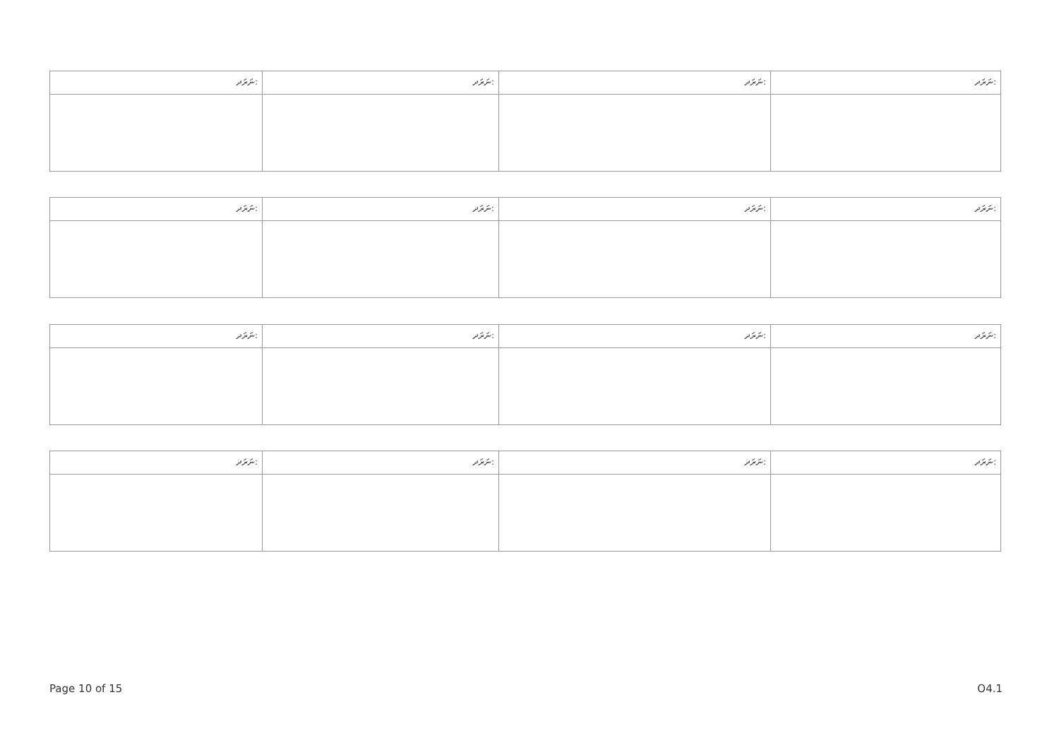| ނަރަދ: | ނަރަދ: | ނަރަދ: | ނަރަދ: |
| ނަރަދ: | ނަރަދ: | ނަރަދ: | ނަރަދ: |
| ނަރަދ: | ނަރަދ: | ނަރަދ: | ނަރަދ: |
| ނަރަދ: | ނަރަދ: | ނަރަދ: | ނަރަދ: |
Page 10 of 15 O4.1